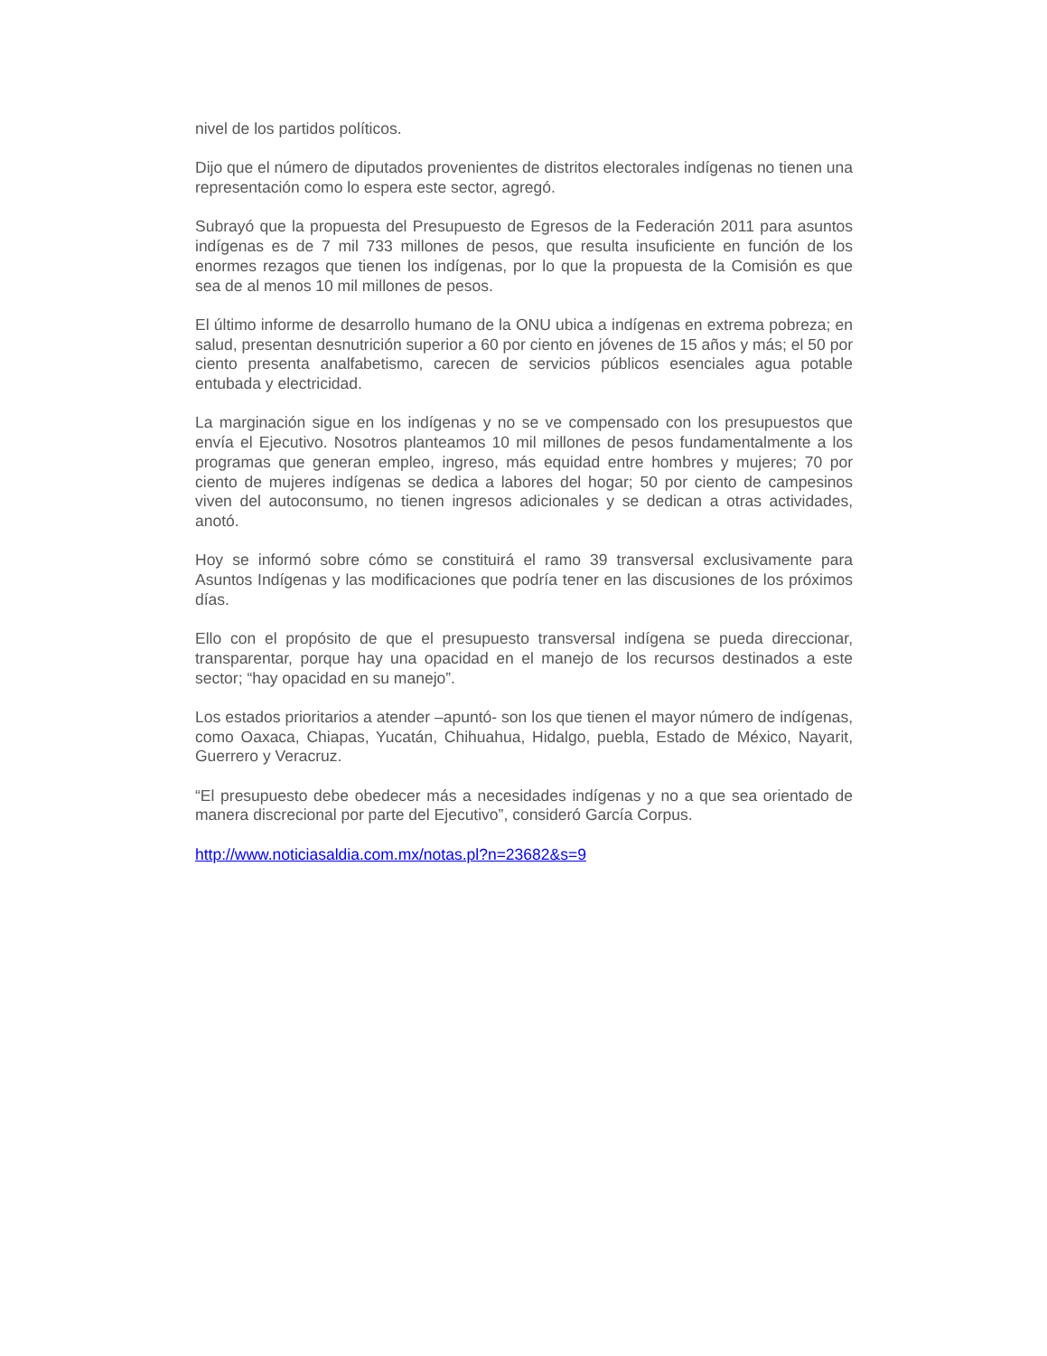nivel de los partidos políticos.
Dijo que el número de diputados provenientes de distritos electorales indígenas no tienen una representación como lo espera este sector, agregó.
Subrayó que la propuesta del Presupuesto de Egresos de la Federación 2011 para asuntos indígenas es de 7 mil 733 millones de pesos, que resulta insuficiente en función de los enormes rezagos que tienen los indígenas, por lo que la propuesta de la Comisión es que sea de al menos 10 mil millones de pesos.
El último informe de desarrollo humano de la ONU ubica a indígenas en extrema pobreza; en salud, presentan desnutrición superior a 60 por ciento en jóvenes de 15 años y más; el 50 por ciento presenta analfabetismo, carecen de servicios públicos esenciales agua potable entubada y electricidad.
La marginación sigue en los indígenas y no se ve compensado con los presupuestos que envía el Ejecutivo. Nosotros planteamos 10 mil millones de pesos fundamentalmente a los programas que generan empleo, ingreso, más equidad entre hombres y mujeres; 70 por ciento de mujeres indígenas se dedica a labores del hogar; 50 por ciento de campesinos viven del autoconsumo, no tienen ingresos adicionales y se dedican a otras actividades, anotó.
Hoy se informó sobre cómo se constituirá el ramo 39 transversal exclusivamente para Asuntos Indígenas y las modificaciones que podría tener en las discusiones de los próximos días.
Ello con el propósito de que el presupuesto transversal indígena se pueda direccionar, transparentar, porque hay una opacidad en el manejo de los recursos destinados a este sector; “hay opacidad en su manejo”.
Los estados prioritarios a atender –apuntó- son los que tienen el mayor número de indígenas, como Oaxaca, Chiapas, Yucatán, Chihuahua, Hidalgo, puebla, Estado de México, Nayarit, Guerrero y Veracruz.
“El presupuesto debe obedecer más a necesidades indígenas y no a que sea orientado de manera discrecional por parte del Ejecutivo”, consideró García Corpus.
http://www.noticiasaldia.com.mx/notas.pl?n=23682&s=9